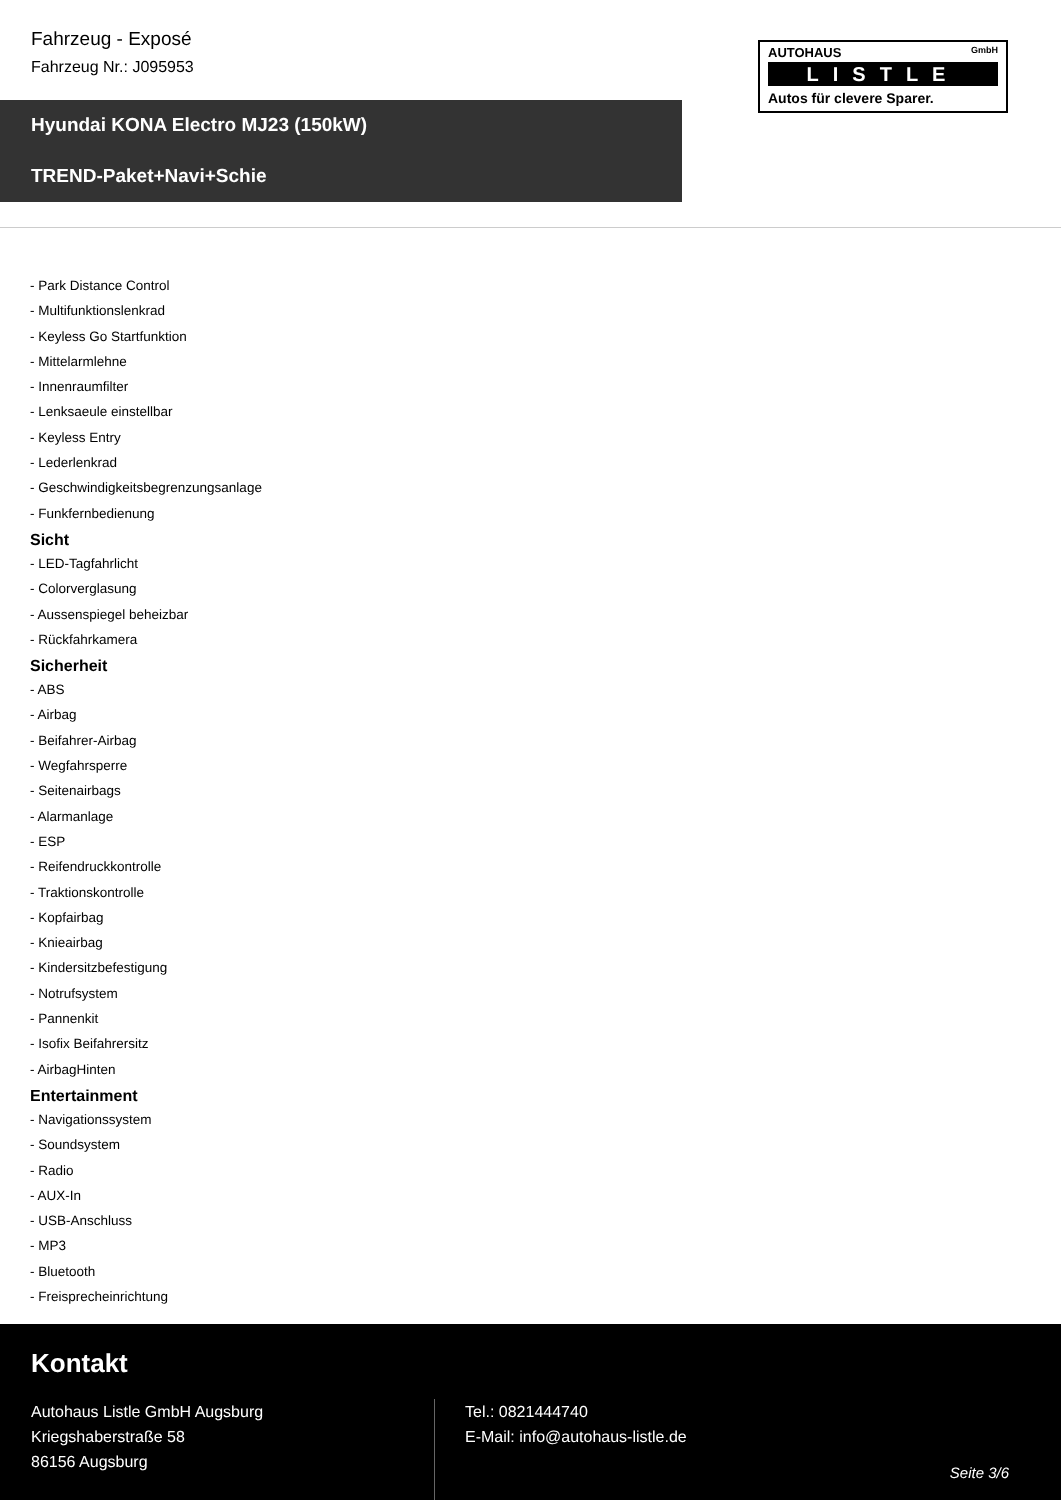Fahrzeug - Exposé
Fahrzeug Nr.: J095953
AUTOHAUS GmbH
LISTLE
Autos für clevere Sparer.
Hyundai KONA Electro MJ23 (150kW)
TREND-Paket+Navi+Schie
- Park Distance Control
- Multifunktionslenkrad
- Keyless Go Startfunktion
- Mittelarmlehne
- Innenraumfilter
- Lenksaeule einstellbar
- Keyless Entry
- Lederlenkrad
- Geschwindigkeitsbegrenzungsanlage
- Funkfernbedienung
Sicht
- LED-Tagfahrlicht
- Colorverglasung
- Aussenspiegel beheizbar
- Rückfahrkamera
Sicherheit
- ABS
- Airbag
- Beifahrer-Airbag
- Wegfahrsperre
- Seitenairbags
- Alarmanlage
- ESP
- Reifendruckkontrolle
- Traktionskontrolle
- Kopfairbag
- Knieairbag
- Kindersitzbefestigung
- Notrufsystem
- Pannenkit
- Isofix Beifahrersitz
- AirbagHinten
Entertainment
- Navigationssystem
- Soundsystem
- Radio
- AUX-In
- USB-Anschluss
- MP3
- Bluetooth
- Freisprecheinrichtung
Kontakt
Autohaus Listle GmbH Augsburg
Kriegshaberstraße 58
86156 Augsburg
Tel.: 0821444740
E-Mail: info@autohaus-listle.de
Seite 3/6